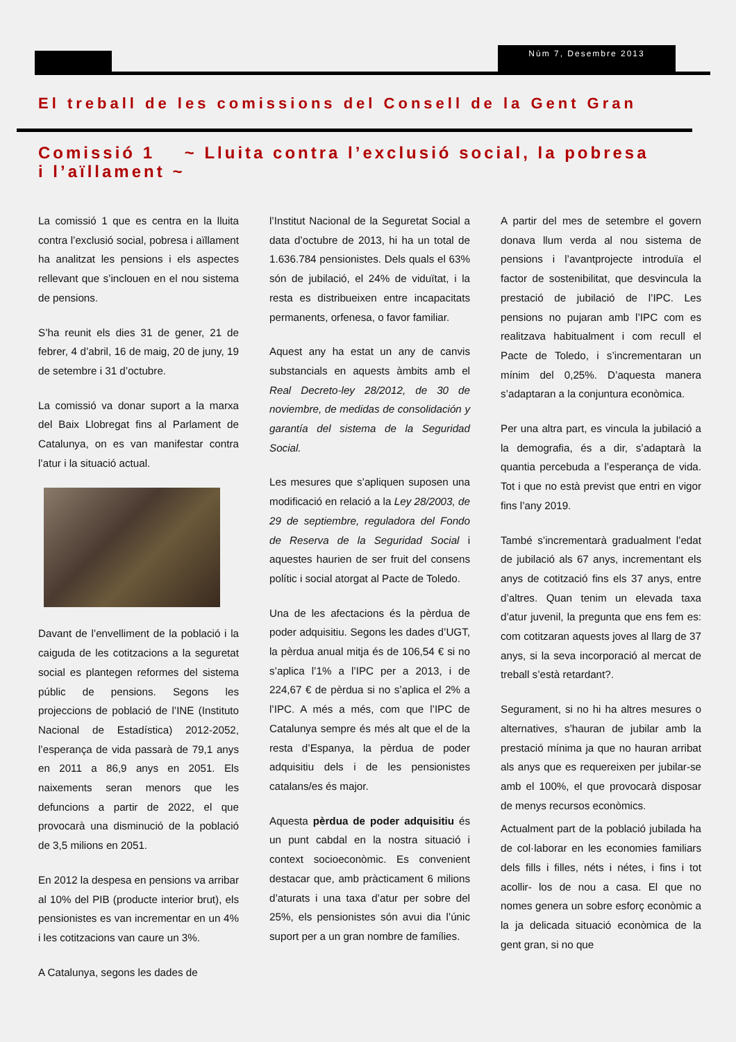Núm 7, Desembre 2013
El treball de les comissions del Consell de la Gent Gran
Comissió 1 ~ Lluita contra l’exclusió social, la pobresa i l’aïllament ~
La comissió 1 que es centra en la lluita contra l’exclusió social, pobresa i aïllament ha analitzat les pensions i els aspectes rellevant que s’inclouen en el nou sistema de pensions.
S’ha reunit els dies 31 de gener, 21 de febrer, 4 d’abril, 16 de maig, 20 de juny, 19 de setembre i 31 d’octubre.
La comissió va donar suport a la marxa del Baix Llobregat fins al Parlament de Catalunya, on es van manifestar contra l’atur i la situació actual.
Davant de l’envelliment de la població i la caiguda de les cotitzacions a la seguretat social es plantegen reformes del sistema públic de pensions. Segons les projeccions de població de l’INE (Instituto Nacional de Estadística) 2012-2052, l’esperança de vida passarà de 79,1 anys en 2011 a 86,9 anys en 2051. Els naixements seran menors que les defuncions a partir de 2022, el que provocarà una disminució de la població de 3,5 milions en 2051.
En 2012 la despesa en pensions va arribar al 10% del PIB (producte interior brut), els pensionistes es van incrementar en un 4% i les cotitzacions van caure un 3%.
A Catalunya, segons les dades de
l’Institut Nacional de la Seguretat Social a data d’octubre de 2013, hi ha un total de 1.636.784 pensionistes. Dels quals el 63% són de jubilació, el 24% de viduïtat, i la resta es distribueixen entre incapacitats permanents, orfenesa, o favor familiar.
Aquest any ha estat un any de canvis substancials en aquests àmbits amb el Real Decreto-ley 28/2012, de 30 de noviembre, de medidas de consolidación y garantía del sistema de la Seguridad Social.
Les mesures que s’apliquen suposen una modificació en relació a la Ley 28/2003, de 29 de septiembre, reguladora del Fondo de Reserva de la Seguridad Social i aquestes haurien de ser fruit del consens polític i social atorgat al Pacte de Toledo.
Una de les afectacions és la pèrdua de poder adquisitiu. Segons les dades d’UGT, la pèrdua anual mitja és de 106,54 € si no s’aplica l’1% a l’IPC per a 2013, i de 224,67 € de pèrdua si no s’aplica el 2% a l’IPC. A més a més, com que l’IPC de Catalunya sempre és més alt que el de la resta d’Espanya, la pèrdua de poder adquisitiu dels i de les pensionistes catalans/es és major.
Aquesta pèrdua de poder adquisitiu és un punt cabdal en la nostra situació i context socioeconòmic. Es convenient destacar que, amb pràcticament 6 milions d’aturats i una taxa d’atur per sobre del 25%, els pensionistes són avui dia l’únic suport per a un gran nombre de famílies.
A partir del mes de setembre el govern donava llum verda al nou sistema de pensions i l’avantprojecte introduïa el factor de sostenibilitat, que desvincula la prestació de jubilació de l’IPC. Les pensions no pujaran amb l’IPC com es realitzava habitualment i com recull el Pacte de Toledo, i s’incrementaran un mínim del 0,25%. D’aquesta manera s’adaptaran a la conjuntura econòmica.
Per una altra part, es vincula la jubilació a la demografia, és a dir, s’adaptarà la quantia percebuda a l’esperança de vida. Tot i que no està previst que entri en vigor fins l’any 2019.
També s’incrementarà gradualment l’edat de jubilació als 67 anys, incrementant els anys de cotització fins els 37 anys, entre d’altres. Quan tenim un elevada taxa d’atur juvenil, la pregunta que ens fem es: com cotitzaran aquests joves al llarg de 37 anys, si la seva incorporació al mercat de treball s’està retardant?.
Segurament, si no hi ha altres mesures o alternatives, s’hauran de jubilar amb la prestació mínima ja que no hauran arribat als anys que es requereixen per jubilar-se amb el 100%, el que provocarà disposar de menys recursos econòmics.
Actualment part de la població jubilada ha de col·laborar en les economies familiars dels fills i filles, néts i nétes, i fins i tot acollir- los de nou a casa. El que no nomes genera un sobre esforç econòmic a la ja delicada situació econòmica de la gent gran, si no que